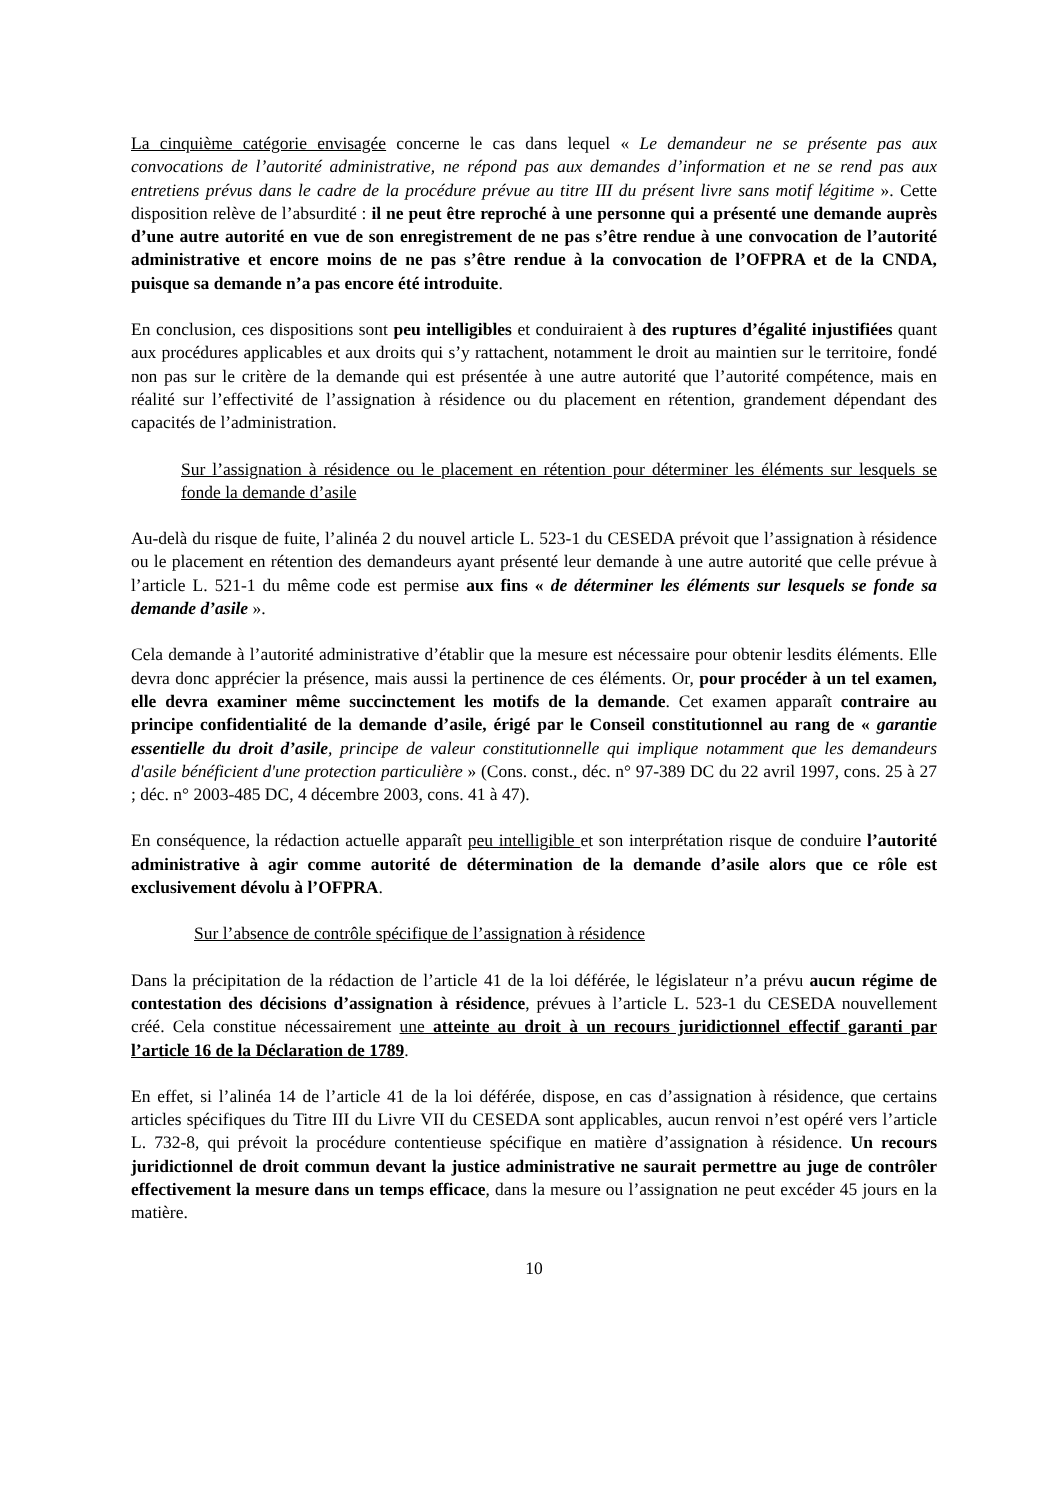La cinquième catégorie envisagée concerne le cas dans lequel « Le demandeur ne se présente pas aux convocations de l’autorité administrative, ne répond pas aux demandes d’information et ne se rend pas aux entretiens prévus dans le cadre de la procédure prévue au titre III du présent livre sans motif légitime ». Cette disposition relève de l’absurdité : il ne peut être reproché à une personne qui a présenté une demande auprès d’une autre autorité en vue de son enregistrement de ne pas s’être rendue à une convocation de l’autorité administrative et encore moins de ne pas s’être rendue à la convocation de l’OFPRA et de la CNDA, puisque sa demande n’a pas encore été introduite.
En conclusion, ces dispositions sont peu intelligibles et conduiraient à des ruptures d’égalité injustifiées quant aux procédures applicables et aux droits qui s’y rattachent, notamment le droit au maintien sur le territoire, fondé non pas sur le critère de la demande qui est présentée à une autre autorité que l’autorité compétence, mais en réalité sur l’effectivité de l’assignation à résidence ou du placement en rétention, grandement dépendant des capacités de l’administration.
Sur l’assignation à résidence ou le placement en rétention pour déterminer les éléments sur lesquels se fonde la demande d’asile
Au-delà du risque de fuite, l’alinéa 2 du nouvel article L. 523-1 du CESEDA prévoit que l’assignation à résidence ou le placement en rétention des demandeurs ayant présenté leur demande à une autre autorité que celle prévue à l’article L. 521-1 du même code est permise aux fins « de déterminer les éléments sur lesquels se fonde sa demande d’asile ».
Cela demande à l’autorité administrative d’établir que la mesure est nécessaire pour obtenir lesdits éléments. Elle devra donc apprécier la présence, mais aussi la pertinence de ces éléments. Or, pour procéder à un tel examen, elle devra examiner même succinctement les motifs de la demande. Cet examen apparaît contraire au principe confidentialité de la demande d’asile, érigé par le Conseil constitutionnel au rang de « garantie essentielle du droit d’asile, principe de valeur constitutionnelle qui implique notamment que les demandeurs d'asile bénéficient d'une protection particulière » (Cons. const., déc. n° 97-389 DC du 22 avril 1997, cons. 25 à 27 ; déc. n° 2003-485 DC, 4 décembre 2003, cons. 41 à 47).
En conséquence, la rédaction actuelle apparaît peu intelligible et son interprétation risque de conduire l’autorité administrative à agir comme autorité de détermination de la demande d’asile alors que ce rôle est exclusivement dévolu à l’OFPRA.
Sur l’absence de contrôle spécifique de l’assignation à résidence
Dans la précipitation de la rédaction de l’article 41 de la loi déférée, le législateur n’a prévu aucun régime de contestation des décisions d’assignation à résidence, prévues à l’article L. 523-1 du CESEDA nouvellement créé. Cela constitue nécessairement une atteinte au droit à un recours juridictionnel effectif garanti par l’article 16 de la Déclaration de 1789.
En effet, si l’alinéa 14 de l’article 41 de la loi déférée, dispose, en cas d’assignation à résidence, que certains articles spécifiques du Titre III du Livre VII du CESEDA sont applicables, aucun renvoi n’est opéré vers l’article L. 732-8, qui prévoit la procédure contentieuse spécifique en matière d’assignation à résidence. Un recours juridictionnel de droit commun devant la justice administrative ne saurait permettre au juge de contrôler effectivement la mesure dans un temps efficace, dans la mesure ou l’assignation ne peut excéder 45 jours en la matière.
10